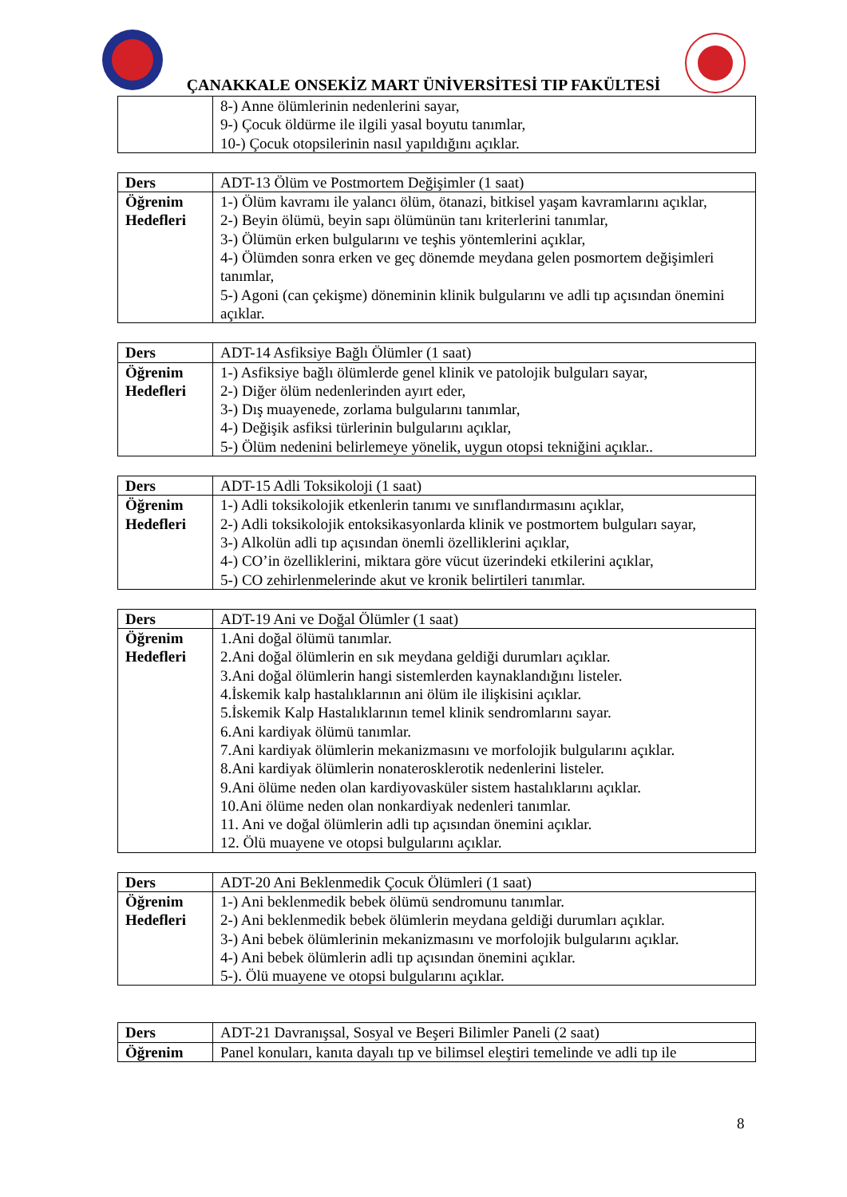ÇANAKKALE ONSEKİZ MART ÜNİVERSİTESİ TIP FAKÜLTESİ
| | 8-) Anne ölümlerinin nedenlerini sayar, 9-) Çocuk öldürme ile ilgili yasal boyutu tanımlar, 10-) Çocuk otopsilerinin nasıl yapıldığını açıklar. |
| Ders | ADT-13 Ölüm ve Postmortem Değişimler (1 saat) |
| Öğrenim Hedefleri | 1-) Ölüm kavramı ile yalancı ölüm, ötanazi, bitkisel yaşam kavramlarını açıklar, 2-) Beyin ölümü, beyin sapı ölümünün tanı kriterlerini tanımlar, 3-) Ölümün erken bulgularını ve teşhis yöntemlerini açıklar, 4-) Ölümden sonra erken ve geç dönemde meydana gelen posmortem değişimleri tanımlar, 5-) Agoni (can çekişme) döneminin klinik bulgularını ve adli tıp açısından önemini açıklar. |
| Ders | ADT-14 Asfiksiye Bağlı Ölümler (1 saat) |
| Öğrenim Hedefleri | 1-) Asfiksiye bağlı ölümlerde genel klinik ve patolojik bulguları sayar, 2-) Diğer ölüm nedenlerinden ayırt eder, 3-) Dış muayenede, zorlama bulgularını tanımlar, 4-) Değişik asfiksi türlerinin bulgularını açıklar, 5-) Ölüm nedenini belirlemeye yönelik, uygun otopsi tekniğini açıklar.. |
| Ders | ADT-15 Adli Toksikoloji (1 saat) |
| Öğrenim Hedefleri | 1-) Adli toksikolojik etkenlerin tanımı ve sınıflandırmasını açıklar, 2-) Adli toksikolojik entoksikasyonlarda klinik ve postmortem bulguları sayar, 3-) Alkolün adli tıp açısından önemli özelliklerini açıklar, 4-) CO’in özelliklerini, miktara göre vücut üzerindeki etkilerini açıklar, 5-) CO zehirlenmelerinde akut ve kronik belirtileri tanımlar. |
| Ders | ADT-19 Ani ve Doğal Ölümler (1 saat) |
| Öğrenim Hedefleri | 1.Ani doğal ölümü tanımlar. 2.Ani doğal ölümlerin en sık meydana geldiği durumları açıklar. 3.Ani doğal ölümlerin hangi sistemlerden kaynaklandığını listeler. 4.İskemik kalp hastalıklarının ani ölüm ile ilişkisini açıklar. 5.İskemik Kalp Hastalıklarının temel klinik sendromlarını sayar. 6.Ani kardiyak ölümü tanımlar. 7.Ani kardiyak ölümlerin mekanizmasını ve morfolojik bulgularını açıklar. 8.Ani kardiyak ölümlerin nonaterosklerotik nedenlerini listeler. 9.Ani ölüme neden olan kardiyovasküler sistem hastalıklarını açıklar. 10.Ani ölüme neden olan nonkardiyak nedenleri tanımlar. 11. Ani ve doğal ölümlerin adli tıp açısından önemini açıklar. 12. Ölü muayene ve otopsi bulgularını açıklar. |
| Ders | ADT-20 Ani Beklenmedik Çocuk Ölümleri (1 saat) |
| Öğrenim Hedefleri | 1-) Ani beklenmedik bebek ölümü sendromunu tanımlar. 2-) Ani beklenmedik bebek ölümlerin meydana geldiği durumları açıklar. 3-) Ani bebek ölümlerinin mekanizmasını ve morfolojik bulgularını açıklar. 4-) Ani bebek ölümlerin adli tıp açısından önemini açıklar. 5-). Ölü muayene ve otopsi bulgularını açıklar. |
| Ders | ADT-21 Davranışsal, Sosyal ve Beşeri Bilimler Paneli (2 saat) |
| Öğrenim | Panel konuları, kanıta dayalı tıp ve bilimsel eleştiri temelinde ve adli tıp ile |
8